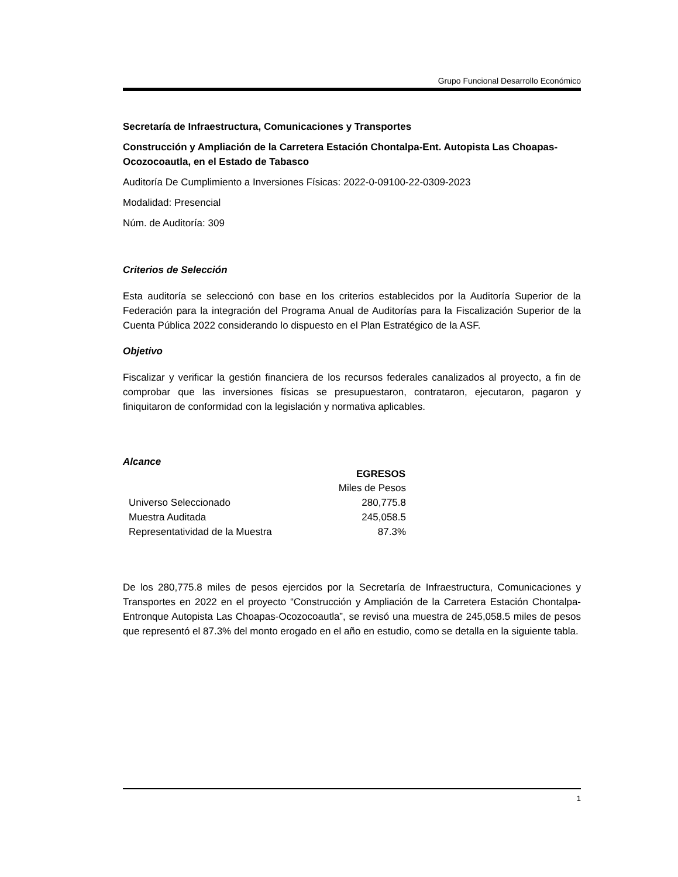Grupo Funcional Desarrollo Económico
Secretaría de Infraestructura, Comunicaciones y Transportes
Construcción y Ampliación de la Carretera Estación Chontalpa-Ent. Autopista Las Choapas-Ocozocoautla, en el Estado de Tabasco
Auditoría De Cumplimiento a Inversiones Físicas: 2022-0-09100-22-0309-2023
Modalidad: Presencial
Núm. de Auditoría: 309
Criterios de Selección
Esta auditoría se seleccionó con base en los criterios establecidos por la Auditoría Superior de la Federación para la integración del Programa Anual de Auditorías para la Fiscalización Superior de la Cuenta Pública 2022 considerando lo dispuesto en el Plan Estratégico de la ASF.
Objetivo
Fiscalizar y verificar la gestión financiera de los recursos federales canalizados al proyecto, a fin de comprobar que las inversiones físicas se presupuestaron, contrataron, ejecutaron, pagaron y finiquitaron de conformidad con la legislación y normativa aplicables.
Alcance
| | EGRESOS |
| --- | --- |
| | Miles de Pesos |
| Universo Seleccionado | 280,775.8 |
| Muestra Auditada | 245,058.5 |
| Representatividad de la Muestra | 87.3% |
De los 280,775.8 miles de pesos ejercidos por la Secretaría de Infraestructura, Comunicaciones y Transportes en 2022 en el proyecto “Construcción y Ampliación de la Carretera Estación Chontalpa-Entronque Autopista Las Choapas-Ocozocoautla”, se revisó una muestra de 245,058.5 miles de pesos que representó el 87.3% del monto erogado en el año en estudio, como se detalla en la siguiente tabla.
1